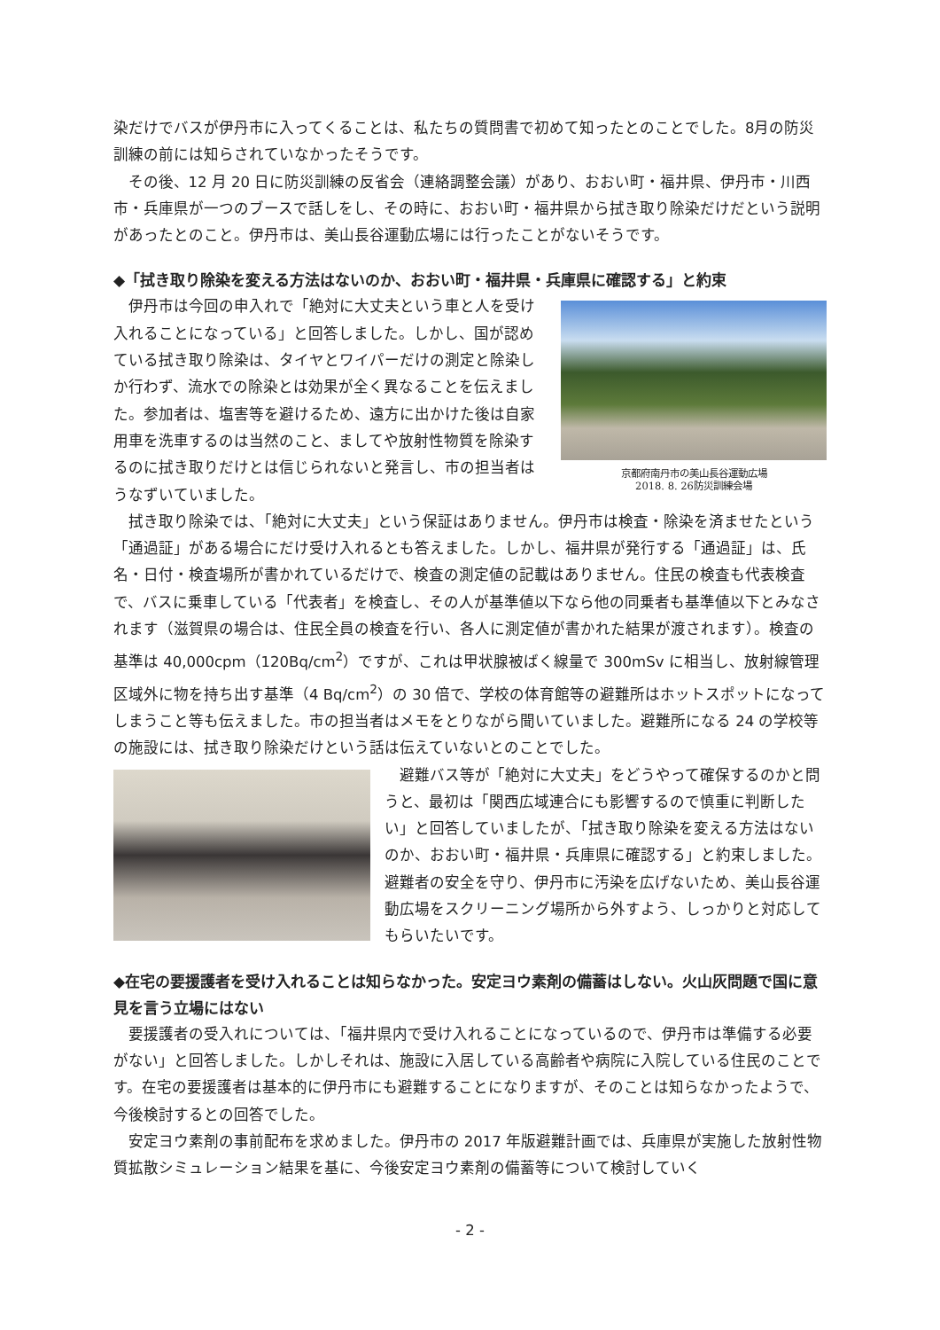染だけでバスが伊丹市に入ってくることは、私たちの質問書で初めて知ったとのことでした。8月の防災訓練の前には知らされていなかったそうです。
その後、12 月 20 日に防災訓練の反省会（連絡調整会議）があり、おおい町・福井県、伊丹市・川西市・兵庫県が一つのブースで話しをし、その時に、おおい町・福井県から拭き取り除染だけだという説明があったとのこと。伊丹市は、美山長谷運動広場には行ったことがないそうです。
◆「拭き取り除染を変える方法はないのか、おおい町・福井県・兵庫県に確認する」と約束
伊丹市は今回の申入れで「絶対に大丈夫という車と人を受け入れることになっている」と回答しました。しかし、国が認めている拭き取り除染は、タイヤとワイパーだけの測定と除染しか行わず、流水での除染とは効果が全く異なることを伝えました。参加者は、塩害等を避けるため、遠方に出かけた後は自家用車を洗車するのは当然のこと、ましてや放射性物質を除染するのに拭き取りだけとは信じられないと発言し、市の担当者はうなずいていました。
京都府南丹市の美山長谷運動広場
2018. 8. 26防災訓練会場
拭き取り除染では、「絶対に大丈夫」という保証はありません。伊丹市は検査・除染を済ませたという「通過証」がある場合にだけ受け入れるとも答えました。しかし、福井県が発行する「通過証」は、氏名・日付・検査場所が書かれているだけで、検査の測定値の記載はありません。住民の検査も代表検査で、バスに乗車している「代表者」を検査し、その人が基準値以下なら他の同乗者も基準値以下とみなされます（滋賀県の場合は、住民全員の検査を行い、各人に測定値が書かれた結果が渡されます）。検査の基準は 40,000cpm（120Bq/cm<sup>2</sup>）ですが、これは甲状腺被ばく線量で 300mSv に相当し、放射線管理区域外に物を持ち出す基準（4 Bq/cm<sup>2</sup>）の 30 倍で、学校の体育館等の避難所はホットスポットになってしまうこと等も伝えました。市の担当者はメモをとりながら聞いていました。避難所になる 24 の学校等の施設には、拭き取り除染だけという話は伝えていないとのことでした。
避難バス等が「絶対に大丈夫」をどうやって確保するのかと問うと、最初は「関西広域連合にも影響するので慎重に判断したい」と回答していましたが、「拭き取り除染を変える方法はないのか、おおい町・福井県・兵庫県に確認する」と約束しました。避難者の安全を守り、伊丹市に汚染を広げないため、美山長谷運動広場をスクリーニング場所から外すよう、しっかりと対応してもらいたいです。
◆在宅の要援護者を受け入れることは知らなかった。安定ヨウ素剤の備蓄はしない。火山灰問題で国に意見を言う立場にはない
要援護者の受入れについては、「福井県内で受け入れることになっているので、伊丹市は準備する必要がない」と回答しました。しかしそれは、施設に入居している高齢者や病院に入院している住民のことです。在宅の要援護者は基本的に伊丹市にも避難することになりますが、そのことは知らなかったようで、今後検討するとの回答でした。
安定ヨウ素剤の事前配布を求めました。伊丹市の 2017 年版避難計画では、兵庫県が実施した放射性物質拡散シミュレーション結果を基に、今後安定ヨウ素剤の備蓄等について検討していく
- 2 -